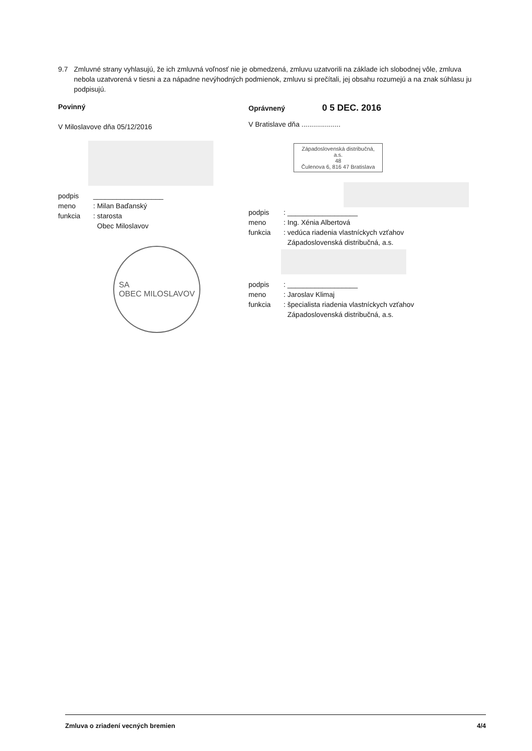9.7 Zmluvné strany vyhlasujú, že ich zmluvná voľnosť nie je obmedzená, zmluvu uzatvorili na základe ich slobodnej vôle, zmluva nebola uzatvorená v tiesni a za nápadne nevýhodných podmienok, zmluvu si prečítali, jej obsahu rozumejú a na znak súhlasu ju podpisujú.
Povinný
V Miloslavove dňa 05/12/2016
podpis __________________
meno : Milan Baďanský
funkcia : starosta
Obec Miloslavov
SA
OBEC MILOSLAVOV
Oprávnený 0 5 DEC. 2016
V Bratislave dňa ....................
Západoslovenská distribučná, a.s.
48
Čulenova 6, 816 47 Bratislava
podpis : __________________
meno : Ing. Xénia Albertová
funkcia : vedúca riadenia vlastníckych vzťahov
Západoslovenská distribučná, a.s.
podpis : __________________
meno : Jaroslav Klimaj
funkcia : špecialista riadenia vlastníckych vzťahov
Západoslovenská distribučná, a.s.
Zmluva o zriadení vecných bremien 4/4